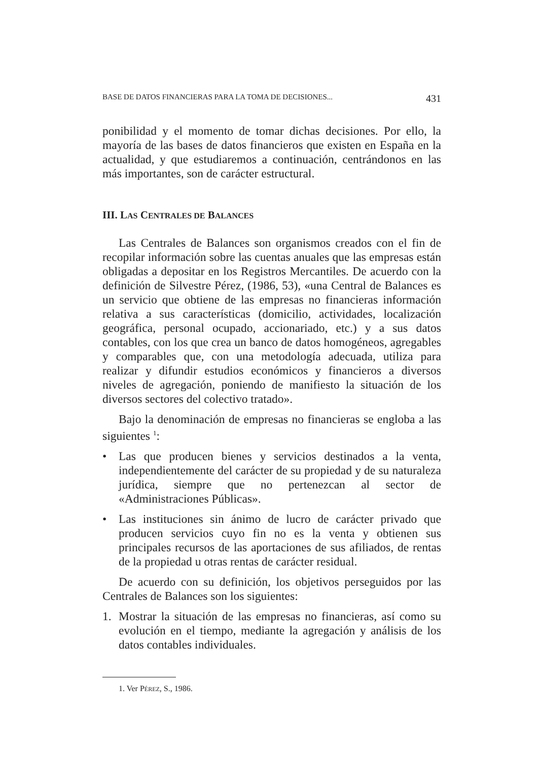BASE DE DATOS FINANCIERAS PARA LA TOMA DE DECISIONES... 431
ponibilidad y el momento de tomar dichas decisiones. Por ello, la mayoría de las bases de datos financieros que existen en España en la actualidad, y que estudiaremos a continuación, centrándonos en las más importantes, son de carácter estructural.
III. LAS CENTRALES DE BALANCES
Las Centrales de Balances son organismos creados con el fin de recopilar información sobre las cuentas anuales que las empresas están obligadas a depositar en los Registros Mercantiles. De acuerdo con la definición de Silvestre Pérez, (1986, 53), «una Central de Balances es un servicio que obtiene de las empresas no financieras información relativa a sus características (domicilio, actividades, localización geográfica, personal ocupado, accionariado, etc.) y a sus datos contables, con los que crea un banco de datos homogéneos, agregables y comparables que, con una metodología adecuada, utiliza para realizar y difundir estudios económicos y financieros a diversos niveles de agregación, poniendo de manifiesto la situación de los diversos sectores del colectivo tratado».
Bajo la denominación de empresas no financieras se engloba a las siguientes <sup>1</sup>:
• Las que producen bienes y servicios destinados a la venta, independientemente del carácter de su propiedad y de su naturaleza jurídica, siempre que no pertenezcan al sector de «Administraciones Públicas».
• Las instituciones sin ánimo de lucro de carácter privado que producen servicios cuyo fin no es la venta y obtienen sus principales recursos de las aportaciones de sus afiliados, de rentas de la propiedad u otras rentas de carácter residual.
De acuerdo con su definición, los objetivos perseguidos por las Centrales de Balances son los siguientes:
1. Mostrar la situación de las empresas no financieras, así como su evolución en el tiempo, mediante la agregación y análisis de los datos contables individuales.
1. Ver PÉREZ, S., 1986.